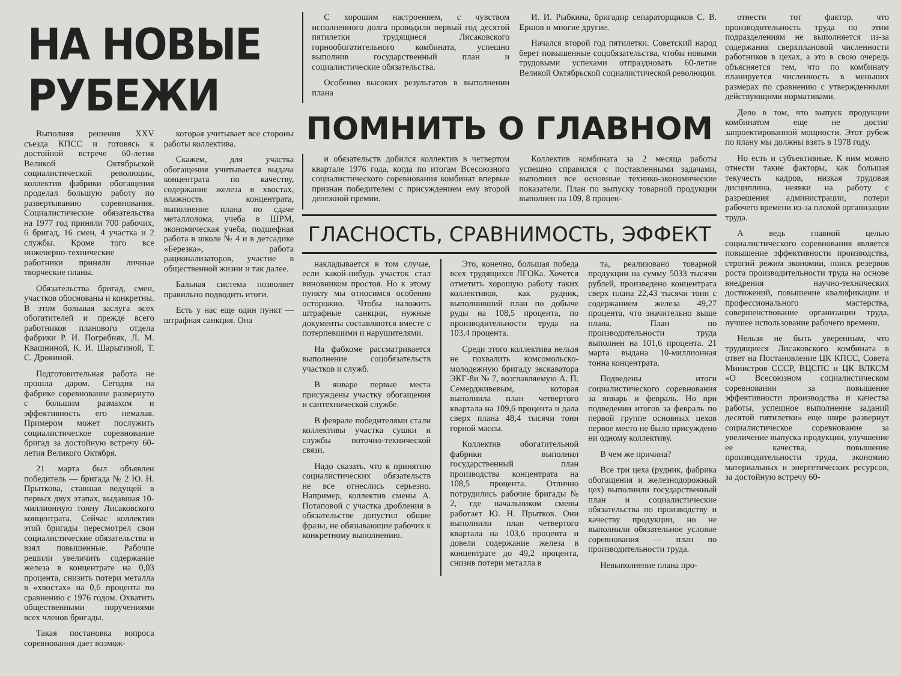НА НОВЫЕ РУБЕЖИ
Выполняя решения XXV съезда КПСС и готовясь к достойной встрече 60-летия Великой Октябрьской социалистической революции, коллектив фабрики обогащения проделал большую работу по развертыванию соревнования. Социалистические обязательства на 1977 год приняли 700 рабочих, 6 бригад, 16 смен, 4 участка и 2 службы. Кроме того все инженерно-технические работники приняли личные творческие планы.
Обязательства бригад, смен, участков обоснованы и конкретны. В этом большая заслуга всех обогатителей и прежде всего работников планового отдела фабрики Р. И. Погребняк, Л. М. Квашниной, К. И. Шарыгиной, Т. С. Дрокиной.
Подготовительная работа не прошла даром. Сегодня на фабрике соревнование развернуто с большим размахом и эффективность его немалая. Примером может послужить социалистическое соревнование бригад за достойную встречу 60-летия Великого Октября.
21 марта был объявлен победитель — бригада № 2 Ю. Н. Прыткова, ставшая ведущей в первых двух этапах, выдавшая 10-миллионную тонну Лисаковского концентрата. Сейчас коллектив этой бригады пересмотрел свои социалистические обязательства и взял повышенные. Рабочие решили увеличить содержание железа в концентрате на 0,03 процента, снизить потери металла в «хвостах» на 0,6 процента по сравнению с 1976 годом. Охватить общественными поручениями всех членов бригады.
Такая постановка вопроса соревнования дает возмож-
которая учитывает все стороны работы коллектива.
Скажем, для участка обогащения учитывается выдача концентрата по качеству, содержание железа в хвостах, влажность концентрата, выполнение плана по сдаче металлолома, учеба в ШРМ, экономическая учеба, подшефная работа в школе № 4 и в детсадике «Березка», работа рационализаторов, участие в общественной жизни и так далее.
Бальная система позволяет правильно подводить итоги.
Есть у нас еще один пункт — штрафная санкция. Она
С хорошим настроением, с чувством исполненного долга проводили первый год десятой пятилетки трудящиеся Лисаковского горнообогатительного комбината, успешно выполнив государственный план и социалистические обязательства.
Особенно высоких результатов в выполнении плана
И. И. Рыбкина, бригадир сепараторщиков С. В. Ершов и многие другие.
Начался второй год пятилетки. Советский народ берет повышенные соцобязательства, чтобы новыми трудовыми успехами отпраздновать 60-летие Великой Октябрьской социалистической революции.
ПОМНИТЬ О ГЛАВНОМ
и обязательств добился коллектив в четвертом квартале 1976 года, когда по итогам Всесоюзного социалистического соревнования комбинат впервые признан победителем с присуждением ему второй денежной премии.
Коллектив комбината за 2 месяца работы успешно справился с поставленными задачами, выполнил все основные технико-экономические показатели. План по выпуску товарной продукции выполнен на 109, 8 процен-
ГЛАСНОСТЬ, СРАВНИМОСТЬ, ЭФФЕКТ
накладывается в том случае, если какой-нибудь участок стал виновником простоя. Но к этому пункту мы относимся особенно осторожно. Чтобы наложить штрафные санкции, нужные документы составляются вместе с потерпевшими и нарушителями.
На фабкоме рассматривается выполнение соцобязательств участков и служб.
В январе первые места присуждены участку обогащения и сантехнической службе.
В феврале победителями стали коллективы участка сушки и службы поточно-технической связи.
Надо сказать, что к принятию социалистических обязательств не все отнеслись серьезно. Например, коллектив смены А. Потаповой с участка дробления в обязательстве допустил общие фразы, не обязывающие рабочих к конкретному выполнению.
Это, конечно, большая победа всех трудящихся ЛГОКа. Хочется отметить хорошую работу таких коллективов, как рудник, выполнивший план по добыче руды на 108,5 процента, по производительности труда на 103,4 процента.
Среди этого коллектива нельзя не похвалить комсомольско-молодежную бригаду экскаватора ЭКГ-8и № 7, возглавляемую А. П. Семердживевым, которая выполнила план четвертого квартала на 109,6 процента и дала сверх плана 48,4 тысячи тонн горной массы.
Коллектив обогатительной фабрики выполнил государственный план производства концентрата на 108,5 процента. Отлично потрудились рабочие бригады № 2, где начальником смены работает Ю. Н. Прытков. Они выполнили план четвертого квартала на 103,6 процента и довели содержание железа в концентрате до 49,2 процента, снизив потери металла в
та, реализовано товарной продукции на сумму 5033 тысячи рублей, произведено концентрата сверх плана 22,43 тысячи тонн с содержанием железа 49,27 процента, что значительно выше плана. План по производительности труда выполнен на 101,6 процента. 21 марта выдана 10-миллионная тонна концентрата.
Подведены итоги социалистического соревнования за январь и февраль. Но при подведении итогов за февраль по первой группе основных цехов первое место не было присуждено ни одному коллективу.
В чем же причина?
Все три цеха (рудник, фабрика обогащения и железнодорожный цех) выполнили государственный план и социалистические обязательства по производству и качеству продукции, но не выполнили обязательное условие соревнования — план по производительности труда.
Невыполнение плана про-
отнести тот фактор, что производительность труда по этим подразделениям не выполняется из-за содержания сверхплановой численности работников в цехах, а это в свою очередь объясняется тем, что по комбинату планируется численность в меньших размерах по сравнению с утвержденными действующими нормативами.
Дело в том, что выпуск продукции комбинатом еще не достиг запроектированной мощности. Этот рубеж по плану мы должны взять в 1978 году.
Но есть и субъективные. К ним можно отнести такие факторы, как большая текучесть кадров, низкая трудовая дисциплина, неявки на работу с разрешения администрации, потери рабочего времени из-за плохой организации труда.
А ведь главной целью социалистического соревнования является повышение эффективности производства, строгий режим экономии, поиск резервов роста производительности труда на основе внедрения научно-технических достижений, повышение квалификации и профессионального мастерства, совершенствование организации труда, лучшее использование рабочего времени.
Нельзя не быть уверенным, что трудящиеся Лисаковского комбината в ответ на Постановление ЦК КПСС, Совета Министров СССР, ВЦСПС и ЦК ВЛКСМ «О Всесоюзном социалистическом соревновании за повышение эффективности производства и качества работы, успешное выполнение заданий десятой пятилетки» еще шире развернут социалистическое соревнование за увеличение выпуска продукции, улучшение ее качества, повышение производительности труда, экономию материальных и энергетических ресурсов, за достойную встречу 60-